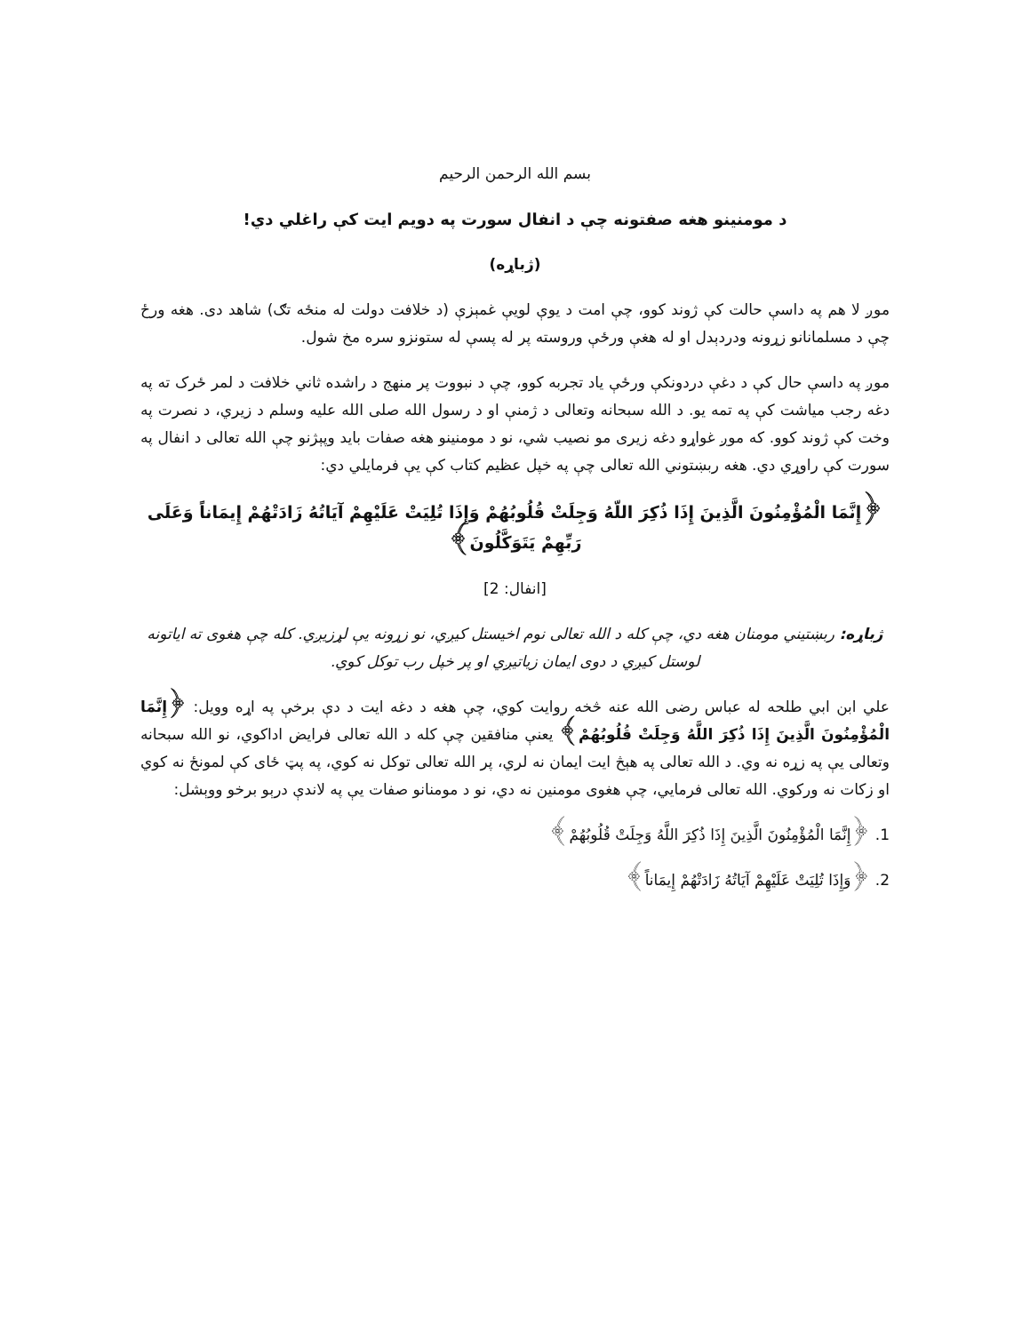بسم الله الرحمن الرحیم
د مومنینو هغه صفتونه چې د انفال سورت په دویم ایت کې راغلي دي!
(ژباړه)
موږ لا هم په داسې حالت کې ژوند کوو، چې امت د یوې لویې غمېزې (د خلافت دولت له منځه تګ) شاهد دی. هغه ورځ چې د مسلمانانو زړونه ودردېدل او له هغې ورځې وروسته پر له پسې له ستونزو سره مخ شول.
موږ په داسې حال کې د دغې دردونکې ورځې یاد تجربه کوو، چې د نبووت پر منهج د راشده ثاني خلافت د لمر ځرک ته په دغه رجب میاشت کې په تمه یو. د الله سبحانه وتعالی د ژمنې او د رسول الله صلی الله علیه وسلم د زیري، د نصرت په وخت کې ژوند کوو. که موږ غواړو دغه زیری مو نصیب شي، نو د مومنینو هغه صفات باید وپېژنو چې الله تعالی د انفال په سورت کې راوړي دي. هغه ربښتوني الله تعالی چې په خپل عظیم کتاب کې یې فرمایلي دي:
﴿إِنَّمَا الْمُؤْمِنُونَ الَّذِينَ إِذَا ذُكِرَ اللّهُ وَجِلَتْ قُلُوبُهُمْ وَإِذَا تُلِيَتْ عَلَيْهِمْ آيَاتُهُ زَادَتْهُمْ إِيمَاناً وَعَلَى رَبِّهِمْ يَتَوَكَّلُونَ﴾
[انفال: 2]
ژباړه: ربښتیني مومنان هغه دي، چې کله د الله تعالی نوم اخیستل کیږي، نو زړونه یې لړزیږي. کله چې هغوی ته ایاتونه لوستل کیږي د دوی ایمان زیاتیږي او پر خپل رب توکل کوي.
علي ابن ابي طلحه له عباس رضی الله عنه څخه روایت کوي، چې هغه د دغه ایت د دې برخې په اړه وویل: ﴿إِنَّمَا الْمُؤْمِنُونَ الَّذِينَ إِذَا ذُكِرَ اللَّهُ وَجِلَتْ قُلُوبُهُمْ﴾ یعنې منافقین چې کله د الله تعالی فرایض اداکوي، نو الله سبحانه وتعالی یې په زړه نه وي. د الله تعالی په هېڅ ایت ایمان نه لري، پر الله تعالی توکل نه کوي، په پټ ځای کې لمونځ نه کوي او زکات نه ورکوي. الله تعالی فرمایي، چې هغوی مومنین نه دي، نو د مومنانو صفات یې په لاندې درېو برخو ووېشل:
1. ﴿إِنَّمَا الْمُؤْمِنُونَ الَّذِينَ إِذَا ذُكِرَ اللَّهُ وَجِلَتْ قُلُوبُهُمْ﴾
2. ﴿وَإِذَا تُلِيَتْ عَلَيْهِمْ آيَاتُهُ زَادَتْهُمْ إِيمَاناً﴾